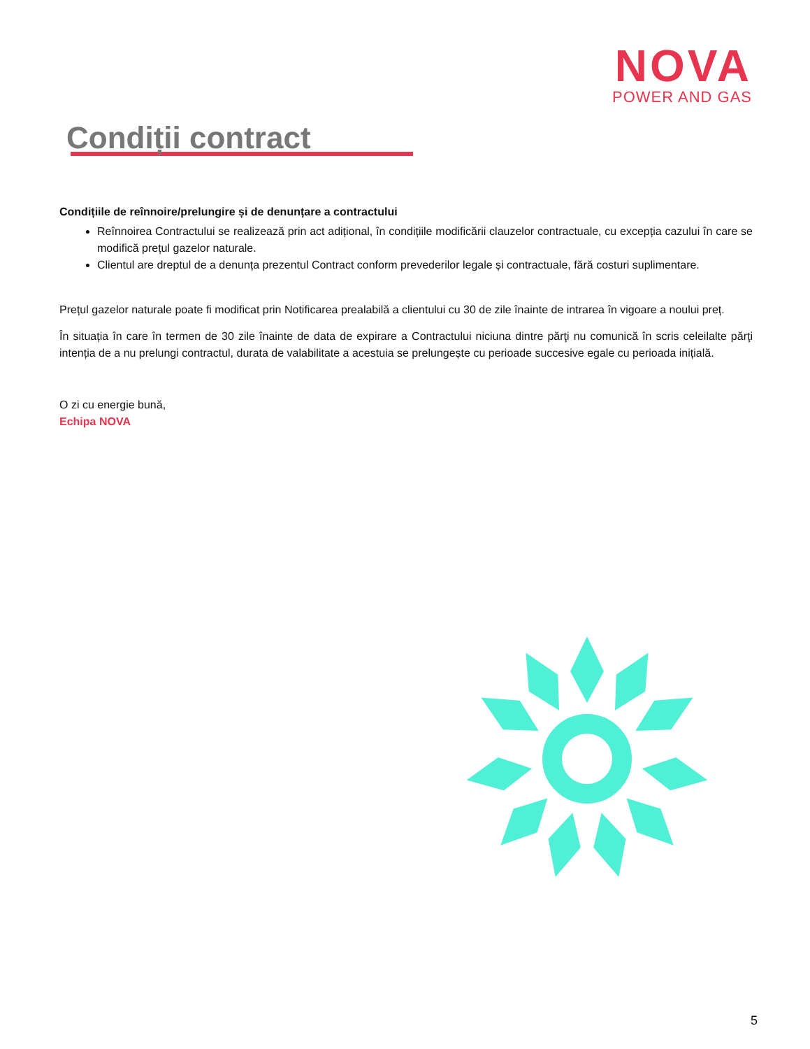NOVA
POWER AND GAS
Condiții contract
Condițiile de reînnoire/prelungire și de denunțare a contractului
Reînnoirea Contractului se realizează prin act adițional, în condițiile modificării clauzelor contractuale, cu excepția cazului în care se modifică prețul gazelor naturale.
Clientul are dreptul de a denunța prezentul Contract conform prevederilor legale și contractuale, fără costuri suplimentare.
Prețul gazelor naturale poate fi modificat prin Notificarea prealabilă a clientului cu 30 de zile înainte de intrarea în vigoare a noului preț.
În situația în care în termen de 30 zile înainte de data de expirare a Contractului niciuna dintre părţi nu comunică în scris celeilalte părţi intenția de a nu prelungi contractul, durata de valabilitate a acestuia se prelungește cu perioade succesive egale cu perioada inițială.
O zi cu energie bună,
Echipa NOVA
5